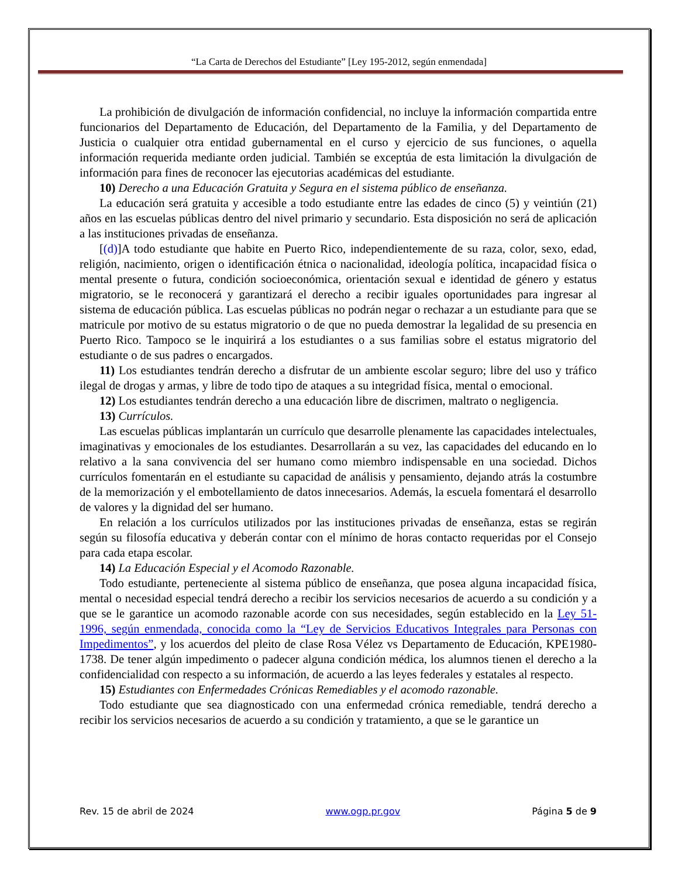“La Carta de Derechos del Estudiante” [Ley 195-2012, según enmendada]
La prohibición de divulgación de información confidencial, no incluye la información compartida entre funcionarios del Departamento de Educación, del Departamento de la Familia, y del Departamento de Justicia o cualquier otra entidad gubernamental en el curso y ejercicio de sus funciones, o aquella información requerida mediante orden judicial. También se exceptúa de esta limitación la divulgación de información para fines de reconocer las ejecutorias académicas del estudiante.
10) Derecho a una Educación Gratuita y Segura en el sistema público de enseñanza.
La educación será gratuita y accesible a todo estudiante entre las edades de cinco (5) y veintiún (21) años en las escuelas públicas dentro del nivel primario y secundario. Esta disposición no será de aplicación a las instituciones privadas de enseñanza.
[(d)]A todo estudiante que habite en Puerto Rico, independientemente de su raza, color, sexo, edad, religión, nacimiento, origen o identificación étnica o nacionalidad, ideología política, incapacidad física o mental presente o futura, condición socioeconómica, orientación sexual e identidad de género y estatus migratorio, se le reconocerá y garantizará el derecho a recibir iguales oportunidades para ingresar al sistema de educación pública. Las escuelas públicas no podrán negar o rechazar a un estudiante para que se matricule por motivo de su estatus migratorio o de que no pueda demostrar la legalidad de su presencia en Puerto Rico. Tampoco se le inquirirá a los estudiantes o a sus familias sobre el estatus migratorio del estudiante o de sus padres o encargados.
11) Los estudiantes tendrán derecho a disfrutar de un ambiente escolar seguro; libre del uso y tráfico ilegal de drogas y armas, y libre de todo tipo de ataques a su integridad física, mental o emocional.
12) Los estudiantes tendrán derecho a una educación libre de discrimen, maltrato o negligencia.
13) Currículos.
Las escuelas públicas implantarán un currículo que desarrolle plenamente las capacidades intelectuales, imaginativas y emocionales de los estudiantes. Desarrollarán a su vez, las capacidades del educando en lo relativo a la sana convivencia del ser humano como miembro indispensable en una sociedad. Dichos currículos fomentarán en el estudiante su capacidad de análisis y pensamiento, dejando atrás la costumbre de la memorización y el embotellamiento de datos innecesarios. Además, la escuela fomentará el desarrollo de valores y la dignidad del ser humano.
En relación a los currículos utilizados por las instituciones privadas de enseñanza, estas se regirán según su filosofía educativa y deberán contar con el mínimo de horas contacto requeridas por el Consejo para cada etapa escolar.
14) La Educación Especial y el Acomodo Razonable.
Todo estudiante, perteneciente al sistema público de enseñanza, que posea alguna incapacidad física, mental o necesidad especial tendrá derecho a recibir los servicios necesarios de acuerdo a su condición y a que se le garantice un acomodo razonable acorde con sus necesidades, según establecido en la Ley 51-1996, según enmendada, conocida como la “Ley de Servicios Educativos Integrales para Personas con Impedimentos”, y los acuerdos del pleito de clase Rosa Vélez vs Departamento de Educación, KPE1980-1738. De tener algún impedimento o padecer alguna condición médica, los alumnos tienen el derecho a la confidencialidad con respecto a su información, de acuerdo a las leyes federales y estatales al respecto.
15) Estudiantes con Enfermedades Crónicas Remediables y el acomodo razonable.
Todo estudiante que sea diagnosticado con una enfermedad crónica remediable, tendrá derecho a recibir los servicios necesarios de acuerdo a su condición y tratamiento, a que se le garantice un
Rev. 15 de abril de 2024 www.ogp.pr.gov Página 5 de 9